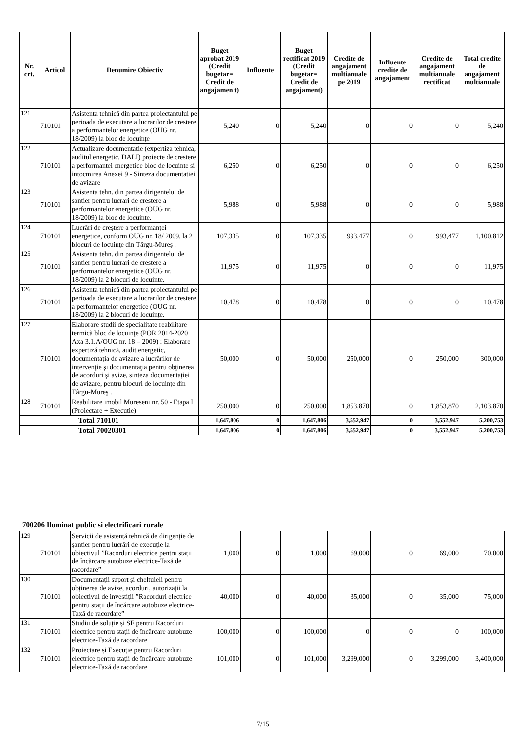| Nr. crt. | Articol | Denumire Obiectiv | Buget aprobat 2019 (Credit bugetar= Credit de angajamen t) | Influente | Buget rectificat 2019 (Credit bugetar= Credit de angajament) | Credite de angajament multianuale pe 2019 | Influente credite de angajament | Credite de angajament multianuale rectificat | Total credite de angajament multianuale |
| --- | --- | --- | --- | --- | --- | --- | --- | --- | --- |
| 121 | 710101 | Asistenta tehnică din partea proiectantului pe perioada de executare a lucrarilor de crestere a performantelor energetice (OUG nr. 18/2009) la bloc de locuințe | 5,240 | 0 | 5,240 | 0 | 0 | 0 | 5,240 |
| 122 | 710101 | Actualizare documentatie (expertiza tehnica, auditul energetic, DALI) proiecte de crestere a performantei energetice bloc de locuinte si intocmirea Anexei 9 - Sinteza documentatiei de avizare | 6,250 | 0 | 6,250 | 0 | 0 | 0 | 6,250 |
| 123 | 710101 | Asistenta tehn. din partea dirigentelui de santier pentru lucrari de crestere a performantelor energetice (OUG nr. 18/2009) la bloc de locuinte. | 5,988 | 0 | 5,988 | 0 | 0 | 0 | 5,988 |
| 124 | 710101 | Lucrări de creştere a performanţei energetice, conform OUG nr. 18/ 2009, la 2 blocuri de locuinţe din Târgu-Mureş . | 107,335 | 0 | 107,335 | 993,477 | 0 | 993,477 | 1,100,812 |
| 125 | 710101 | Asistenta tehn. din partea dirigentelui de santier pentru lucrari de crestere a performantelor energetice (OUG nr. 18/2009) la 2 blocuri de locuinte. | 11,975 | 0 | 11,975 | 0 | 0 | 0 | 11,975 |
| 126 | 710101 | Asistenta tehnică din partea proiectantului pe perioada de executare a lucrarilor de crestere a performantelor energetice (OUG nr. 18/2009) la 2 blocuri de locuințe. | 10,478 | 0 | 10,478 | 0 | 0 | 0 | 10,478 |
| 127 | 710101 | Elaborare studii de specialitate reabilitare termică bloc de locuinţe (POR 2014-2020 Axa 3.1.A/OUG nr. 18 – 2009) : Elaborare expertiză tehnică, audit energetic, documentaţia de avizare a lucrărilor de intervenţie şi documentaţia pentru obţinerea de acorduri şi avize, sinteza documentației de avizare, pentru blocuri de locuinţe din Târgu-Mureş . | 50,000 | 0 | 50,000 | 250,000 | 0 | 250,000 | 300,000 |
| 128 | 710101 | Reabilitare imobil Mureseni nr. 50 - Etapa I (Proiectare + Executie) | 250,000 | 0 | 250,000 | 1,853,870 | 0 | 1,853,870 | 2,103,870 |
| Total 710101 | | | 1,647,806 | 0 | 1,647,806 | 3,552,947 | 0 | 3,552,947 | 5,200,753 |
| Total 70020301 | | | 1,647,806 | 0 | 1,647,806 | 3,552,947 | 0 | 3,552,947 | 5,200,753 |
700206 Iluminat public si electrificari rurale
| 129 | 710101 | Servicii de asistență tehnică de dirigenție de șantier pentru lucrări de execuție la obiectivul ”Racorduri electrice pentru stații de încărcare autobuze electrice-Taxă de racordare” | 1,000 | 0 | 1,000 | 69,000 | 0 | 69,000 | 70,000 |
| 130 | 710101 | Documentații suport și cheltuieli pentru obținerea de avize, acorduri, autorizații la obiectivul de investiții ”Racorduri electrice pentru stații de încărcare autobuze electrice-Taxă de racordare” | 40,000 | 0 | 40,000 | 35,000 | 0 | 35,000 | 75,000 |
| 131 | 710101 | Studiu de soluție și SF pentru Racorduri electrice pentru stații de încărcare autobuze electrice-Taxă de racordare | 100,000 | 0 | 100,000 | 0 | 0 | 0 | 100,000 |
| 132 | 710101 | Proiectare și Execuție pentru Racorduri electrice pentru stații de încărcare autobuze electrice-Taxă de racordare | 101,000 | 0 | 101,000 | 3,299,000 | 0 | 3,299,000 | 3,400,000 |
7/15